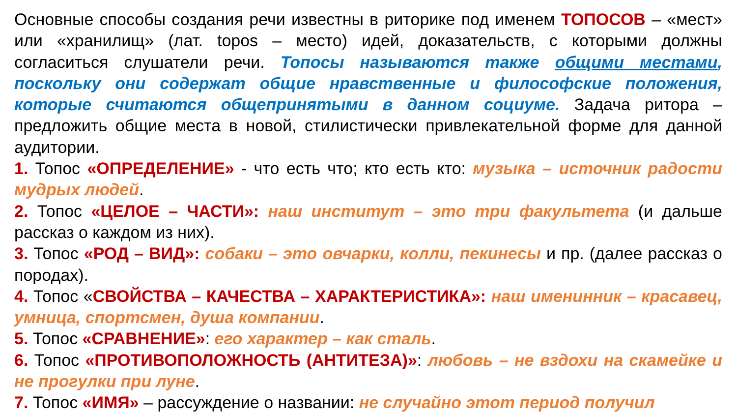Основные способы создания речи известны в риторике под именем ТОПОСОВ – «мест» или «хранилищ» (лат. topos – место) идей, доказательств, с которыми должны согласиться слушатели речи. Топосы называются также общими местами, поскольку они содержат общие нравственные и философские положения, которые считаются общепринятыми в данном социуме. Задача ритора – предложить общие места в новой, стилистически привлекательной форме для данной аудитории.
1. Топос «ОПРЕДЕЛЕНИЕ» - что есть что; кто есть кто: музыка – источник радости мудрых людей.
2. Топос «ЦЕЛОЕ – ЧАСТИ»: наш институт – это три факультета (и дальше рассказ о каждом из них).
3. Топос «РОД – ВИД»: собаки – это овчарки, колли, пекинесы и пр. (далее рассказ о породах).
4. Топос «СВОЙСТВА – КАЧЕСТВА – ХАРАКТЕРИСТИКА»: наш именинник – красавец, умница, спортсмен, душа компании.
5. Топос «СРАВНЕНИЕ»: его характер – как сталь.
6. Топос «ПРОТИВОПОЛОЖНОСТЬ (АНТИТЕЗА)»: любовь – не вздохи на скамейке и не прогулки при луне.
7. Топос «ИМЯ» – рассуждение о названии: не случайно этот период получил